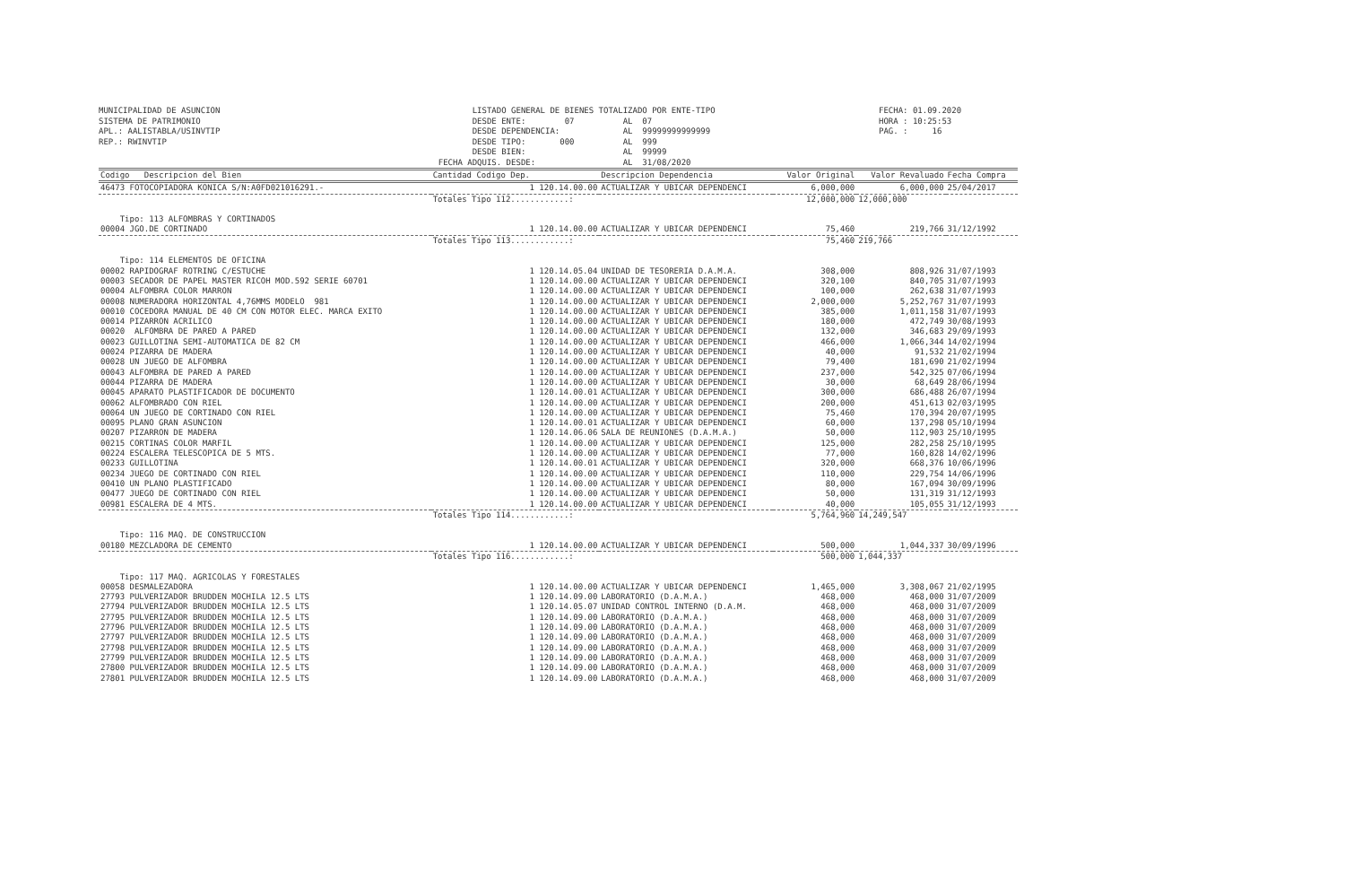MUNICIPALIDAD DE ASUNCION SISTEMA DE PATRIMONIO APL.: AALISTABLA/USINVTIP REP.: RWINVTIP
LISTADO GENERAL DE BIENES TOTALIZADO POR ENTE-TIPO DESDE ENTE: 07 AL 07 DESDE DEPENDENCIA: AL 99999999999999 DESDE TIPO: 000 AL 999 DESDE BIEN: AL 99999 FECHA ADQUIS. DESDE: AL 31/08/2020
FECHA: 01.09.2020 HORA : 10:25:53 PAG. : 16
| Codigo Descripcion del Bien | Cantidad Codigo Dep. | Descripcion Dependencia | Valor Original | Valor Revaluado | Fecha Compra |
| --- | --- | --- | --- | --- | --- |
| 46473 FOTOCOPIADORA KONICA S/N:A0FD021016291.- | 1 120.14.00.00 | ACTUALIZAR Y UBICAR DEPENDENCI | 6,000,000 | 6,000,000 | 25/04/2017 |
| | Totales Tipo 112............: | | 12,000,000 | 12,000,000 | |
| Tipo: 113 ALFOMBRAS Y CORTINADOS | | | | | |
| 00004 JGO.DE CORTINADO | 1 120.14.00.00 | ACTUALIZAR Y UBICAR DEPENDENCI | 75,460 | 219,766 | 31/12/1992 |
| | Totales Tipo 113............: | | 75,460 | 219,766 | |
| Tipo: 114 ELEMENTOS DE OFICINA | | | | | |
| 00002 RAPIDOGRAF ROTRING C/ESTUCHE | 1 120.14.05.04 | UNIDAD DE TESORERIA D.A.M.A. | 308,000 | 808,926 | 31/07/1993 |
| 00003 SECADOR DE PAPEL MASTER RICOH MOD.592 SERIE 60701 | 1 120.14.00.00 | ACTUALIZAR Y UBICAR DEPENDENCI | 320,100 | 840,705 | 31/07/1993 |
| 00004 ALFOMBRA COLOR MARRON | 1 120.14.00.00 | ACTUALIZAR Y UBICAR DEPENDENCI | 100,000 | 262,638 | 31/07/1993 |
| 00008 NUMERADORA HORIZONTAL 4,76MMS MODELO 981 | 1 120.14.00.00 | ACTUALIZAR Y UBICAR DEPENDENCI | 2,000,000 | 5,252,767 | 31/07/1993 |
| 00010 COCEDORA MANUAL DE 40 CM CON MOTOR ELEC. MARCA EXITO | 1 120.14.00.00 | ACTUALIZAR Y UBICAR DEPENDENCI | 385,000 | 1,011,158 | 31/07/1993 |
| 00014 PIZARRON ACRILICO | 1 120.14.00.00 | ACTUALIZAR Y UBICAR DEPENDENCI | 180,000 | 472,749 | 30/08/1993 |
| 00020 ALFOMBRA DE PARED A PARED | 1 120.14.00.00 | ACTUALIZAR Y UBICAR DEPENDENCI | 132,000 | 346,683 | 29/09/1993 |
| 00023 GUILLOTINA SEMI-AUTOMATICA DE 82 CM | 1 120.14.00.00 | ACTUALIZAR Y UBICAR DEPENDENCI | 466,000 | 1,066,344 | 14/02/1994 |
| 00024 PIZARRA DE MADERA | 1 120.14.00.00 | ACTUALIZAR Y UBICAR DEPENDENCI | 40,000 | 91,532 | 21/02/1994 |
| 00028 UN JUEGO DE ALFOMBRA | 1 120.14.00.00 | ACTUALIZAR Y UBICAR DEPENDENCI | 79,400 | 181,690 | 21/02/1994 |
| 00043 ALFOMBRA DE PARED A PARED | 1 120.14.00.00 | ACTUALIZAR Y UBICAR DEPENDENCI | 237,000 | 542,325 | 07/06/1994 |
| 00044 PIZARRA DE MADERA | 1 120.14.00.00 | ACTUALIZAR Y UBICAR DEPENDENCI | 30,000 | 68,649 | 28/06/1994 |
| 00045 APARATO PLASTIFICADOR DE DOCUMENTO | 1 120.14.00.01 | ACTUALIZAR Y UBICAR DEPENDENCI | 300,000 | 686,488 | 26/07/1994 |
| 00062 ALFOMBRADO CON RIEL | 1 120.14.00.00 | ACTUALIZAR Y UBICAR DEPENDENCI | 200,000 | 451,613 | 02/03/1995 |
| 00064 UN JUEGO DE CORTINADO CON RIEL | 1 120.14.00.00 | ACTUALIZAR Y UBICAR DEPENDENCI | 75,460 | 170,394 | 20/07/1995 |
| 00095 PLANO GRAN ASUNCION | 1 120.14.00.01 | ACTUALIZAR Y UBICAR DEPENDENCI | 60,000 | 137,298 | 05/10/1994 |
| 00207 PIZARRON DE MADERA | 1 120.14.06.06 | SALA DE REUNIONES (D.A.M.A.) | 50,000 | 112,903 | 25/10/1995 |
| 00215 CORTINAS COLOR MARFIL | 1 120.14.00.00 | ACTUALIZAR Y UBICAR DEPENDENCI | 125,000 | 282,258 | 25/10/1995 |
| 00224 ESCALERA TELESCOPICA DE 5 MTS. | 1 120.14.00.00 | ACTUALIZAR Y UBICAR DEPENDENCI | 77,000 | 160,828 | 14/02/1996 |
| 00233 GUILLOTINA | 1 120.14.00.01 | ACTUALIZAR Y UBICAR DEPENDENCI | 320,000 | 668,376 | 10/06/1996 |
| 00234 JUEGO DE CORTINADO CON RIEL | 1 120.14.00.00 | ACTUALIZAR Y UBICAR DEPENDENCI | 110,000 | 229,754 | 14/06/1996 |
| 00410 UN PLANO PLASTIFICADO | 1 120.14.00.00 | ACTUALIZAR Y UBICAR DEPENDENCI | 80,000 | 167,094 | 30/09/1996 |
| 00477 JUEGO DE CORTINADO CON RIEL | 1 120.14.00.00 | ACTUALIZAR Y UBICAR DEPENDENCI | 50,000 | 131,319 | 31/12/1993 |
| 00981 ESCALERA DE 4 MTS. | 1 120.14.00.00 | ACTUALIZAR Y UBICAR DEPENDENCI | 40,000 | 105,055 | 31/12/1993 |
| | Totales Tipo 114............: | | 5,764,960 | 14,249,547 | |
| Tipo: 116 MAQ. DE CONSTRUCCION | | | | | |
| 00180 MEZCLADORA DE CEMENTO | 1 120.14.00.00 | ACTUALIZAR Y UBICAR DEPENDENCI | 500,000 | 1,044,337 | 30/09/1996 |
| | Totales Tipo 116............: | | 500,000 | 1,044,337 | |
| Tipo: 117 MAQ. AGRICOLAS Y FORESTALES | | | | | |
| 00058 DESMALEZADORA | 1 120.14.00.00 | ACTUALIZAR Y UBICAR DEPENDENCI | 1,465,000 | 3,308,067 | 21/02/1995 |
| 27793 PULVERIZADOR BRUDDEN MOCHILA 12.5 LTS | 1 120.14.09.00 | LABORATORIO (D.A.M.A.) | 468,000 | 468,000 | 31/07/2009 |
| 27794 PULVERIZADOR BRUDDEN MOCHILA 12.5 LTS | 1 120.14.05.07 | UNIDAD CONTROL INTERNO (D.A.M. | 468,000 | 468,000 | 31/07/2009 |
| 27795 PULVERIZADOR BRUDDEN MOCHILA 12.5 LTS | 1 120.14.09.00 | LABORATORIO (D.A.M.A.) | 468,000 | 468,000 | 31/07/2009 |
| 27796 PULVERIZADOR BRUDDEN MOCHILA 12.5 LTS | 1 120.14.09.00 | LABORATORIO (D.A.M.A.) | 468,000 | 468,000 | 31/07/2009 |
| 27797 PULVERIZADOR BRUDDEN MOCHILA 12.5 LTS | 1 120.14.09.00 | LABORATORIO (D.A.M.A.) | 468,000 | 468,000 | 31/07/2009 |
| 27798 PULVERIZADOR BRUDDEN MOCHILA 12.5 LTS | 1 120.14.09.00 | LABORATORIO (D.A.M.A.) | 468,000 | 468,000 | 31/07/2009 |
| 27799 PULVERIZADOR BRUDDEN MOCHILA 12.5 LTS | 1 120.14.09.00 | LABORATORIO (D.A.M.A.) | 468,000 | 468,000 | 31/07/2009 |
| 27800 PULVERIZADOR BRUDDEN MOCHILA 12.5 LTS | 1 120.14.09.00 | LABORATORIO (D.A.M.A.) | 468,000 | 468,000 | 31/07/2009 |
| 27801 PULVERIZADOR BRUDDEN MOCHILA 12.5 LTS | 1 120.14.09.00 | LABORATORIO (D.A.M.A.) | 468,000 | 468,000 | 31/07/2009 |